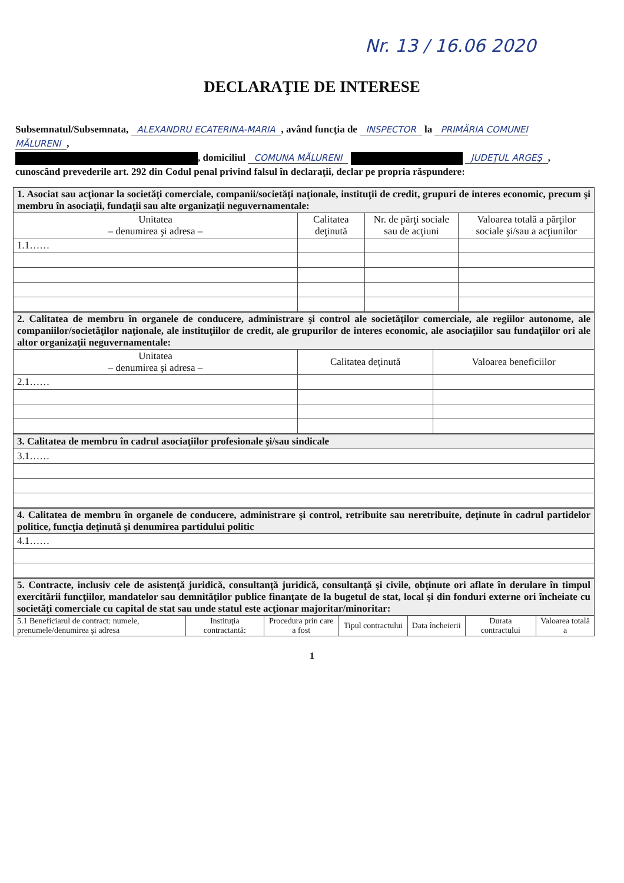Nr. 13 / 16.06 2020
DECLARAŢIE DE INTERESE
Subsemnatul/Subsemnata, ALEXANDRU ECATERINA-MARIA, având funcţia de INSPECTOR la PRIMĂRIA COMUNEI MĂLURENI,
, domiciliul COMUNA MĂLURENI JUDEŢUL ARGEŞ,
cunoscând prevederile art. 292 din Codul penal privind falsul în declaraţii, declar pe propria răspundere:
| 1. Asociat sau acţionar la societăţi comerciale, companii/societăţi naţionale, instituţii de credit, grupuri de interes economic, precum şi membru în asociaţii, fundaţii sau alte organizaţii neguvernamentale: | | | |
| Unitatea – denumirea şi adresa – | Calitatea deţinută | Nr. de părţi sociale sau de acţiuni | Valoarea totală a părţilor sociale şi/sau a acţiunilor |
| 1.1…… | | | |
| 2. Calitatea de membru în organele de conducere, administrare şi control ale societăţilor comerciale, ale regiilor autonome, ale companiilor/societăţilor naţionale, ale instituţiilor de credit, ale grupurilor de interes economic, ale asociaţiilor sau fundaţiilor ori ale altor organizaţii neguvernamentale: | | |
| Unitatea – denumirea şi adresa – | Calitatea deţinută | Valoarea beneficiilor |
| 2.1…… | | |
| 3. Calitatea de membru în cadrul asociaţiilor profesionale şi/sau sindicale |
| 3.1…… |
| 4. Calitatea de membru în organele de conducere, administrare şi control, retribuite sau neretribuite, deţinute în cadrul partidelor politice, funcţia deţinută şi denumirea partidului politic |
| 4.1…… |
| 5. Contracte, inclusiv cele de asistenţă juridică, consultanţă juridică, consultanţă şi civile, obţinute ori aflate în derulare în timpul exercitării funcţiilor, mandatelor sau demnităţilor publice finanţate de la bugetul de stat, local şi din fonduri externe ori încheiate cu societăţi comerciale cu capital de stat sau unde statul este acţionar majoritar/minoritar: | | | | | | |
| 5.1 Beneficiarul de contract: numele, prenumele/denumirea şi adresa | Instituţia contractantă: | Procedura prin care a fost | Tipul contractului | Data încheierii | Durata contractului | Valoarea totală a |
1